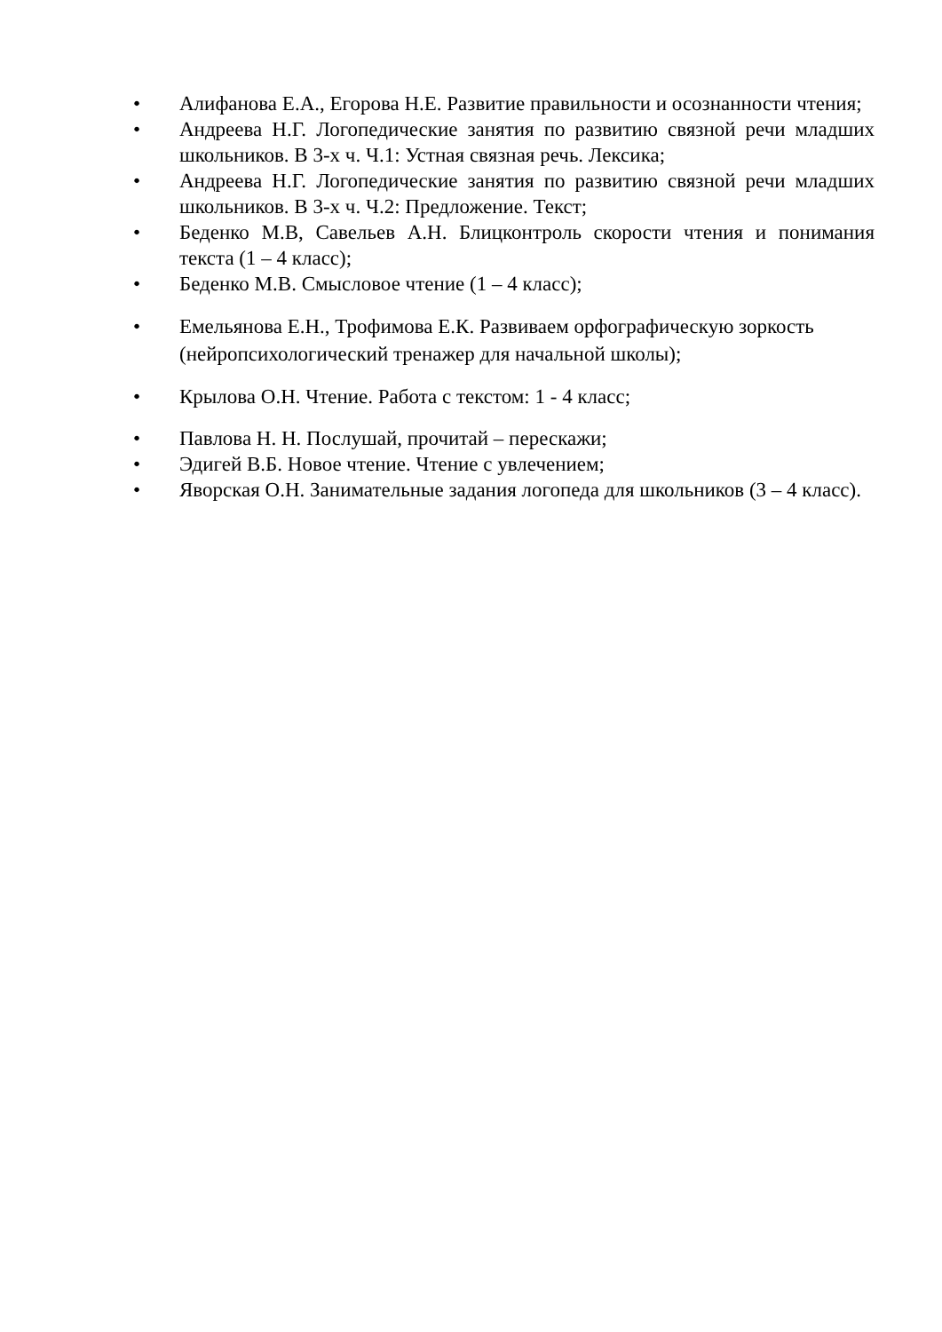• Алифанова Е.А., Егорова Н.Е. Развитие правильности и осознанности чтения;
• Андреева Н.Г. Логопедические занятия по развитию связной речи младших школьников. В 3-х ч. Ч.1: Устная связная речь. Лексика;
• Андреева Н.Г. Логопедические занятия по развитию связной речи младших школьников. В 3-х ч. Ч.2: Предложение. Текст;
• Беденко М.В, Савельев А.Н. Блицконтроль скорости чтения и понимания текста (1 – 4 класс);
• Беденко М.В. Смысловое чтение (1 – 4 класс);
• Емельянова Е.Н., Трофимова Е.К. Развиваем орфографическую зоркость (нейропсихологический тренажер для начальной школы);
• Крылова О.Н. Чтение. Работа с текстом: 1 - 4 класс;
• Павлова Н. Н. Послушай, прочитай – перескажи;
• Эдигей В.Б. Новое чтение. Чтение с увлечением;
• Яворская О.Н. Занимательные задания логопеда для школьников (3 – 4 класс).